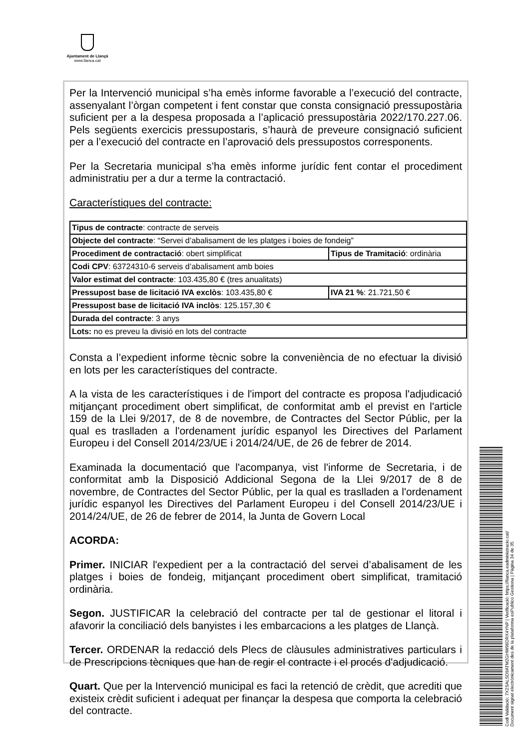Ajuntament de Llançà
www.llanca.cat
Per la Intervenció municipal s’ha emès informe favorable a l’execució del contracte, assenyalant l’òrgan competent i fent constar que consta consignació pressupostària suficient per a la despesa proposada a l’aplicació pressupostària 2022/170.227.06. Pels següents exercicis pressupostaris, s’haurà de preveure consignació suficient per a l’execució del contracte en l’aprovació dels pressupostos corresponents.
Per la Secretaria municipal s’ha emès informe jurídic fent contar el procediment administratiu per a dur a terme la contractació.
Característiques del contracte:
| Tipus de contracte : contracte de serveis | |
| Objecte del contracte : “Servei d’abalisament de les platges i boies de fondeig” | |
| Procediment de contractació : obert simplificat | Tipus de Tramitació : ordinària |
| Codi CPV : 63724310-6 serveis d’abalisament amb boies | |
| Valor estimat del contracte : 103.435,80 € (tres anualitats) | |
| Pressupost base de licitació IVA exclòs : 103.435,80 € | IVA 21 % : 21.721,50 € |
| Pressupost base de licitació IVA inclòs : 125.157,30 € | |
| Durada del contracte : 3 anys | |
| Lots: no es preveu la divisió en lots del contracte | |
Consta a l’expedient informe tècnic sobre la conveniència de no efectuar la divisió en lots per les característiques del contracte.
A la vista de les característiques i de l'import del contracte es proposa l'adjudicació mitjançant procediment obert simplificat, de conformitat amb el previst en l'article 159 de la Llei 9/2017, de 8 de novembre, de Contractes del Sector Públic, per la qual es traslladen a l'ordenament jurídic espanyol les Directives del Parlament Europeu i del Consell 2014/23/UE i 2014/24/UE, de 26 de febrer de 2014.
Examinada la documentació que l'acompanya, vist l'informe de Secretaria, i de conformitat amb la Disposició Addicional Segona de la Llei 9/2017 de 8 de novembre, de Contractes del Sector Públic, per la qual es traslladen a l'ordenament jurídic espanyol les Directives del Parlament Europeu i del Consell 2014/23/UE i 2014/24/UE, de 26 de febrer de 2014, la Junta de Govern Local
ACORDA:
Primer. INICIAR l'expedient per a la contractació del servei d’abalisament de les platges i boies de fondeig, mitjançant procediment obert simplificat, tramitació ordinària.
Segon. JUSTIFICAR la celebració del contracte per tal de gestionar el litoral i afavorir la conciliació dels banyistes i les embarcacions a les platges de Llançà.
Tercer. ORDENAR la redacció dels Plecs de clàusules administratives particulars i de Prescripcions tècniques que han de regir el contracte i el procés d'adjudicació.
Quart. Que per la Intervenció municipal es faci la retenció de crèdit, que acrediti que existeix crèdit suficient i adequat per finançar la despesa que comporta la celebració del contracte.
Codi Validació: 7X2SALSD9ATM2GHW96DRX4YNP | Verificació: https://llanca.eadministracio.cat/
Document signat electrònicament des de la plataforma esPublico Gestiona | Pàgina 34 de 35